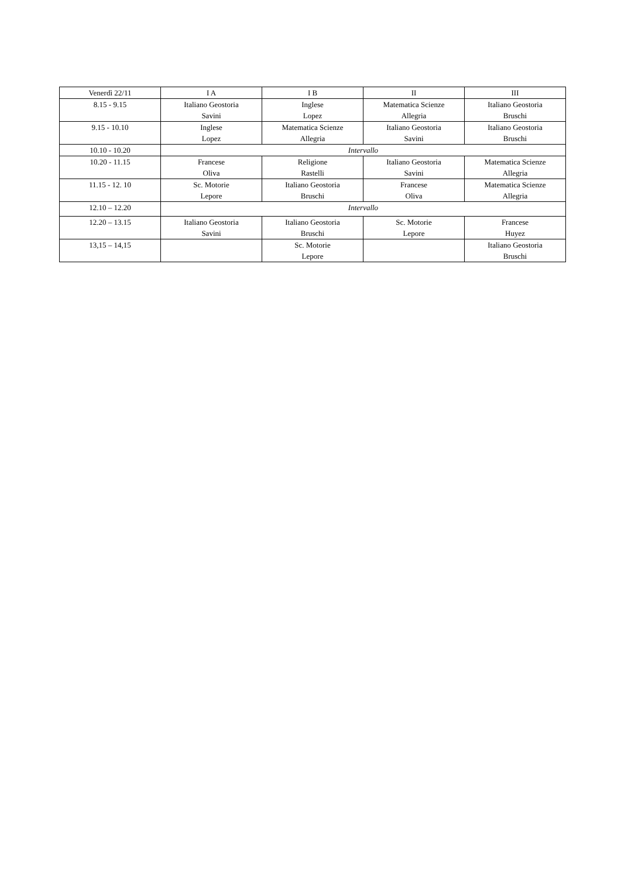| Venerdì 22/11 | I A | I B | II | III |
| --- | --- | --- | --- | --- |
| 8.15 - 9.15 | Italiano Geostoria Savini | Inglese Lopez | Matematica Scienze Allegria | Italiano Geostoria Bruschi |
| 9.15 - 10.10 | Inglese Lopez | Matematica Scienze Allegria | Italiano Geostoria Savini | Italiano Geostoria Bruschi |
| 10.10 - 10.20 | Intervallo | | | |
| 10.20 - 11.15 | Francese Oliva | Religione Rastelli | Italiano Geostoria Savini | Matematica Scienze Allegria |
| 11.15 - 12. 10 | Sc. Motorie Lepore | Italiano Geostoria Bruschi | Francese Oliva | Matematica Scienze Allegria |
| 12.10 – 12.20 | Intervallo | | | |
| 12.20 – 13.15 | Italiano Geostoria Savini | Italiano Geostoria Bruschi | Sc. Motorie Lepore | Francese Huyez |
| 13,15 – 14,15 | | Sc. Motorie Lepore | | Italiano Geostoria Bruschi |